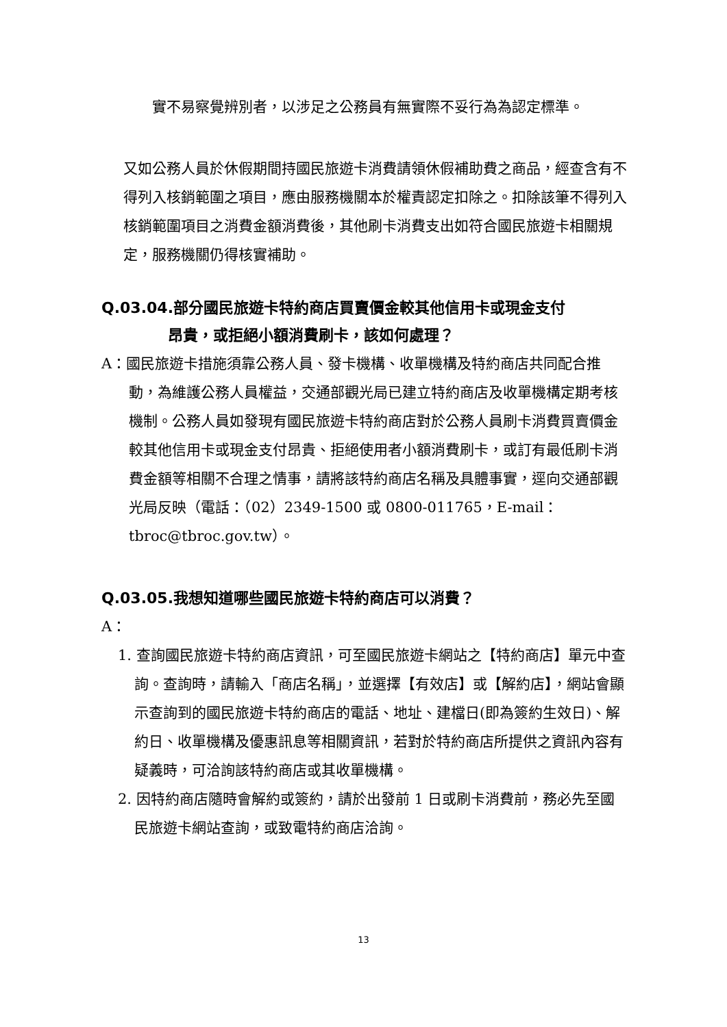實不易察覺辨別者，以涉足之公務員有無實際不妥行為為認定標準。
又如公務人員於休假期間持國民旅遊卡消費請領休假補助費之商品，經查含有不得列入核銷範圍之項目，應由服務機關本於權責認定扣除之。扣除該筆不得列入核銷範圍項目之消費金額消費後，其他刷卡消費支出如符合國民旅遊卡相關規定，服務機關仍得核實補助。
Q.03.04.部分國民旅遊卡特約商店買賣價金較其他信用卡或現金支付
昂貴，或拒絕小額消費刷卡，該如何處理？
A：國民旅遊卡措施須靠公務人員、發卡機構、收單機構及特約商店共同配合推動，為維護公務人員權益，交通部觀光局已建立特約商店及收單機構定期考核機制。公務人員如發現有國民旅遊卡特約商店對於公務人員刷卡消費買賣價金較其他信用卡或現金支付昂貴、拒絕使用者小額消費刷卡，或訂有最低刷卡消費金額等相關不合理之情事，請將該特約商店名稱及具體事實，逕向交通部觀光局反映（電話：（02）2349-1500 或 0800-011765，E-mail：tbroc@tbroc.gov.tw）。
Q.03.05.我想知道哪些國民旅遊卡特約商店可以消費？
A：
1. 查詢國民旅遊卡特約商店資訊，可至國民旅遊卡網站之【特約商店】單元中查詢。查詢時，請輸入「商店名稱」，並選擇【有效店】或【解約店】，網站會顯示查詢到的國民旅遊卡特約商店的電話、地址、建檔日(即為簽約生效日)、解約日、收單機構及優惠訊息等相關資訊，若對於特約商店所提供之資訊內容有疑義時，可洽詢該特約商店或其收單機構。
2. 因特約商店隨時會解約或簽約，請於出發前 1 日或刷卡消費前，務必先至國民旅遊卡網站查詢，或致電特約商店洽詢。
13